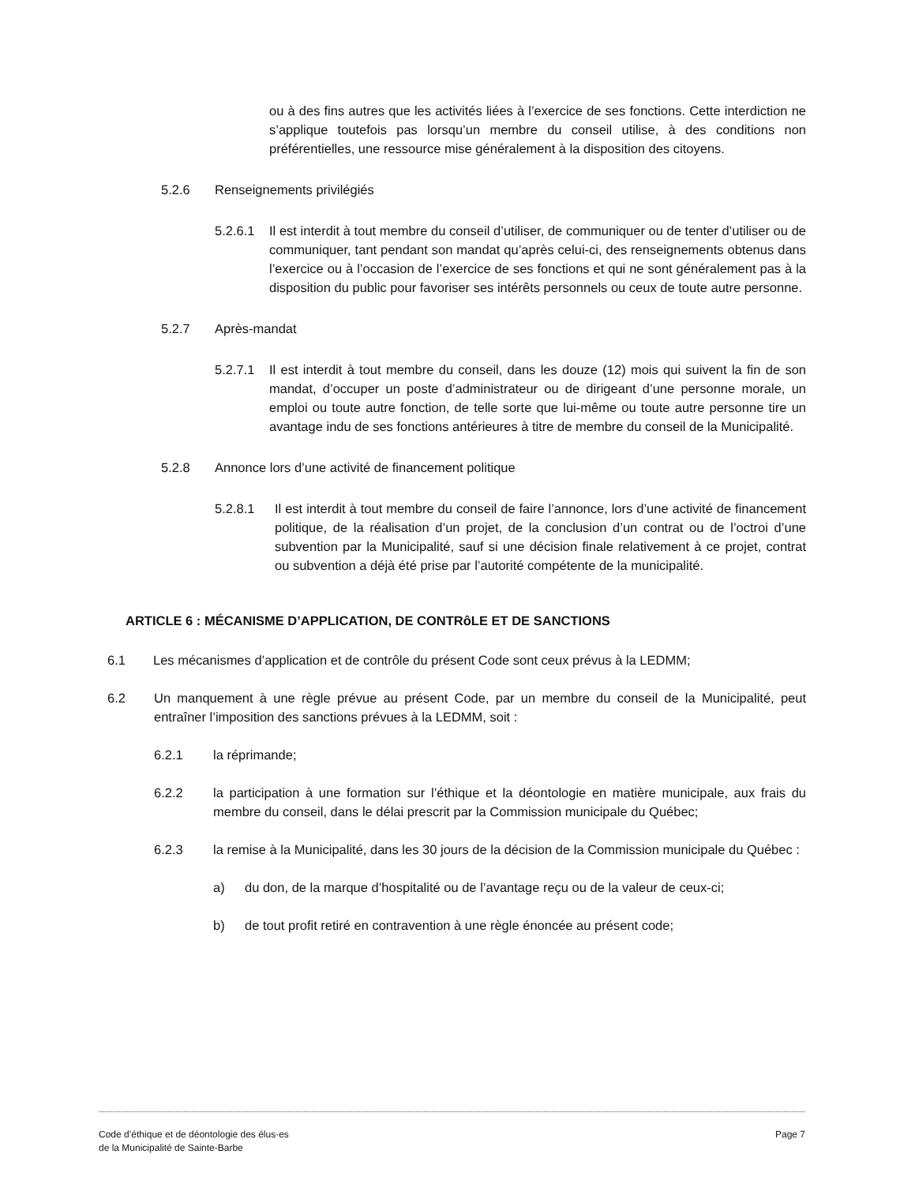ou à des fins autres que les activités liées à l’exercice de ses fonctions. Cette interdiction ne s’applique toutefois pas lorsqu’un membre du conseil utilise, à des conditions non préférentielles, une ressource mise généralement à la disposition des citoyens.
5.2.6 Renseignements privilégiés
5.2.6.1 Il est interdit à tout membre du conseil d’utiliser, de communiquer ou de tenter d’utiliser ou de communiquer, tant pendant son mandat qu’après celui-ci, des renseignements obtenus dans l’exercice ou à l’occasion de l’exercice de ses fonctions et qui ne sont généralement pas à la disposition du public pour favoriser ses intérêts personnels ou ceux de toute autre personne.
5.2.7 Après-mandat
5.2.7.1 Il est interdit à tout membre du conseil, dans les douze (12) mois qui suivent la fin de son mandat, d’occuper un poste d’administrateur ou de dirigeant d’une personne morale, un emploi ou toute autre fonction, de telle sorte que lui-même ou toute autre personne tire un avantage indu de ses fonctions antérieures à titre de membre du conseil de la Municipalité.
5.2.8 Annonce lors d’une activité de financement politique
5.2.8.1 Il est interdit à tout membre du conseil de faire l’annonce, lors d’une activité de financement politique, de la réalisation d’un projet, de la conclusion d’un contrat ou de l’octroi d’une subvention par la Municipalité, sauf si une décision finale relativement à ce projet, contrat ou subvention a déjà été prise par l’autorité compétente de la municipalité.
ARTICLE 6 : MÉCANISME D’APPLICATION, DE CONTRôLE ET DE SANCTIONS
6.1 Les mécanismes d’application et de contrôle du présent Code sont ceux prévus à la LEDMM;
6.2 Un manquement à une règle prévue au présent Code, par un membre du conseil de la Municipalité, peut entraîner l’imposition des sanctions prévues à la LEDMM, soit :
6.2.1 la réprimande;
6.2.2 la participation à une formation sur l’éthique et la déontologie en matière municipale, aux frais du membre du conseil, dans le délai prescrit par la Commission municipale du Québec;
6.2.3 la remise à la Municipalité, dans les 30 jours de la décision de la Commission municipale du Québec :
a) du don, de la marque d’hospitalité ou de l’avantage reçu ou de la valeur de ceux-ci;
b) de tout profit retiré en contravention à une règle énoncée au présent code;
Code d’éthique et de déontologie des élus·es
de la Municipalité de Sainte-Barbe
Page 7